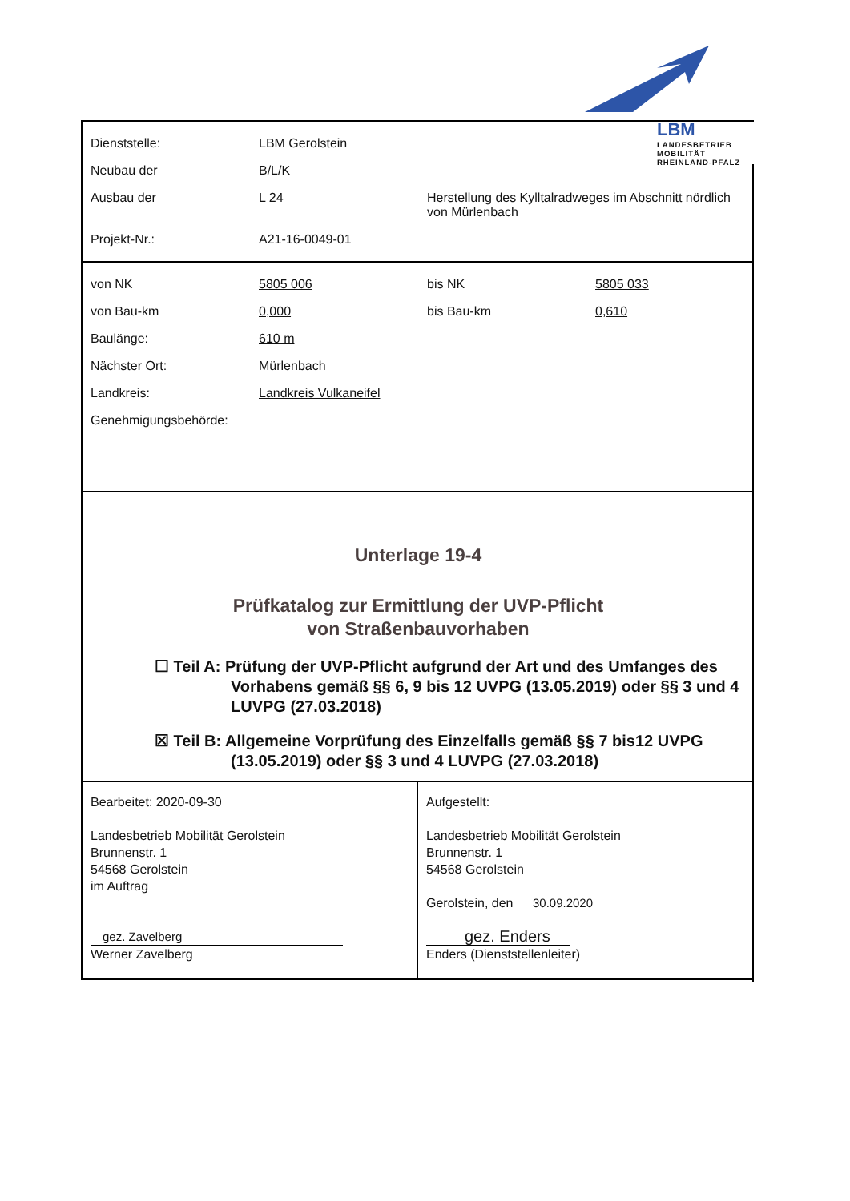LBM
LANDESBETRIEB
MOBILITÄT
RHEINLAND-PFALZ
| Dienststelle: | LBM Gerolstein | |
| Neubau der | B/L/K | |
| Ausbau der | L 24 | Herstellung des Kylltalradweges im Abschnitt nördlich von Mürlenbach |
| Projekt-Nr.: | A21-16-0049-01 | |
| von NK | 5805 006 | bis NK | 5805 033 |
| von Bau-km | 0,000 | bis Bau-km | 0,610 |
| Baulänge: | 610 m | | |
| Nächster Ort: | Mürlenbach | | |
| Landkreis: | Landkreis Vulkaneifel | | |
| Genehmigungsbehörde: | | | |
Unterlage 19-4
Prüfkatalog zur Ermittlung der UVP-Pflicht
von Straßenbauvorhaben
☐ Teil A: Prüfung der UVP-Pflicht aufgrund der Art und des Umfanges des Vorhabens gemäß §§ 6, 9 bis 12 UVPG (13.05.2019) oder §§ 3 und 4 LUVPG (27.03.2018)
☒ Teil B: Allgemeine Vorprüfung des Einzelfalls gemäß §§ 7 bis12 UVPG (13.05.2019) oder §§ 3 und 4 LUVPG (27.03.2018)
Bearbeitet: 2020-09-30
Landesbetrieb Mobilität Gerolstein
Brunnenstr. 1
54568 Gerolstein
im Auftrag
gez. Zavelberg
Werner Zavelberg
Aufgestellt:
Landesbetrieb Mobilität Gerolstein
Brunnenstr. 1
54568 Gerolstein
Gerolstein, den 30.09.2020
gez. Enders
Enders (Dienststellenleiter)